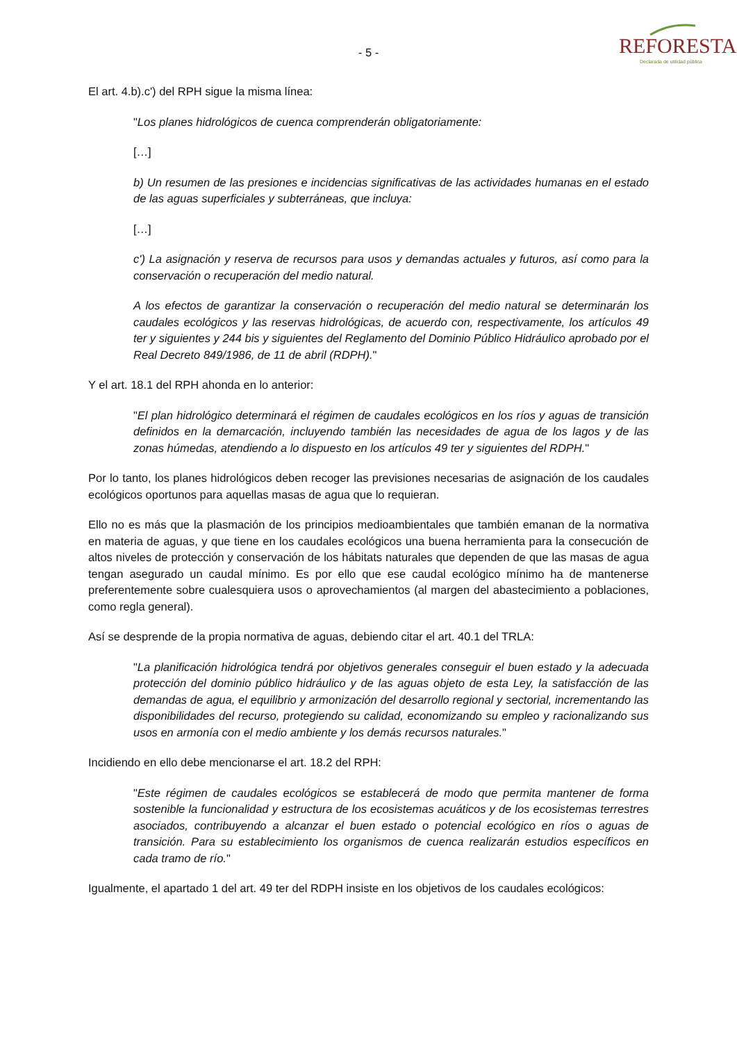- 5 -
REFORESTA
Declarada de utilidad pública
El art. 4.b).c') del RPH sigue la misma línea:
"Los planes hidrológicos de cuenca comprenderán obligatoriamente:
[…]
b) Un resumen de las presiones e incidencias significativas de las actividades humanas en el estado de las aguas superficiales y subterráneas, que incluya:
[…]
c') La asignación y reserva de recursos para usos y demandas actuales y futuros, así como para la conservación o recuperación del medio natural.
A los efectos de garantizar la conservación o recuperación del medio natural se determinarán los caudales ecológicos y las reservas hidrológicas, de acuerdo con, respectivamente, los artículos 49 ter y siguientes y 244 bis y siguientes del Reglamento del Dominio Público Hidráulico aprobado por el Real Decreto 849/1986, de 11 de abril (RDPH)."
Y el art. 18.1 del RPH ahonda en lo anterior:
"El plan hidrológico determinará el régimen de caudales ecológicos en los ríos y aguas de transición definidos en la demarcación, incluyendo también las necesidades de agua de los lagos y de las zonas húmedas, atendiendo a lo dispuesto en los artículos 49 ter y siguientes del RDPH."
Por lo tanto, los planes hidrológicos deben recoger las previsiones necesarias de asignación de los caudales ecológicos oportunos para aquellas masas de agua que lo requieran.
Ello no es más que la plasmación de los principios medioambientales que también emanan de la normativa en materia de aguas, y que tiene en los caudales ecológicos una buena herramienta para la consecución de altos niveles de protección y conservación de los hábitats naturales que dependen de que las masas de agua tengan asegurado un caudal mínimo. Es por ello que ese caudal ecológico mínimo ha de mantenerse preferentemente sobre cualesquiera usos o aprovechamientos (al margen del abastecimiento a poblaciones, como regla general).
Así se desprende de la propia normativa de aguas, debiendo citar el art. 40.1 del TRLA:
"La planificación hidrológica tendrá por objetivos generales conseguir el buen estado y la adecuada protección del dominio público hidráulico y de las aguas objeto de esta Ley, la satisfacción de las demandas de agua, el equilibrio y armonización del desarrollo regional y sectorial, incrementando las disponibilidades del recurso, protegiendo su calidad, economizando su empleo y racionalizando sus usos en armonía con el medio ambiente y los demás recursos naturales."
Incidiendo en ello debe mencionarse el art. 18.2 del RPH:
"Este régimen de caudales ecológicos se establecerá de modo que permita mantener de forma sostenible la funcionalidad y estructura de los ecosistemas acuáticos y de los ecosistemas terrestres asociados, contribuyendo a alcanzar el buen estado o potencial ecológico en ríos o aguas de transición. Para su establecimiento los organismos de cuenca realizarán estudios específicos en cada tramo de río."
Igualmente, el apartado 1 del art. 49 ter del RDPH insiste en los objetivos de los caudales ecológicos: